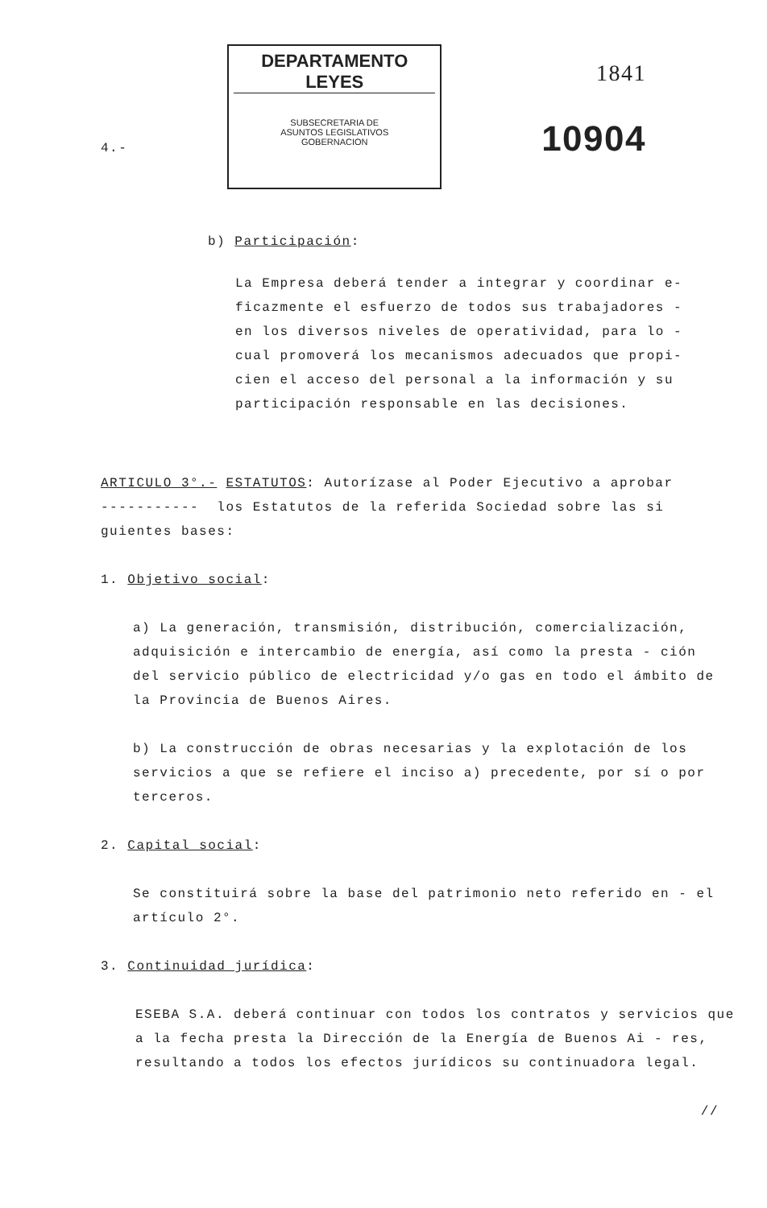4.-
DEPARTAMENTO LEYES
SUBSECRETARIA DE
ASUNTOS LEGISLATIVOS
GOBERNACION
1841
10904
b) Participación:
La Empresa deberá tender a integrar y coordinar e-ficazmente el esfuerzo de todos sus trabajadores - en los diversos niveles de operatividad, para lo - cual promoverá los mecanismos adecuados que propi-cien el acceso del personal a la información y su participación responsable en las decisiones.
ARTICULO 3°.- ESTATUTOS: Autorízase al Poder Ejecutivo a aprobar
----------- los Estatutos de la referida Sociedad sobre las si
guientes bases:
1. Objetivo social:
a) La generación, transmisión, distribución, comercialización, adquisición e intercambio de energía, así como la presta - ción del servicio público de electricidad y/o gas en todo el ámbito de la Provincia de Buenos Aires.
b) La construcción de obras necesarias y la explotación de los servicios a que se refiere el inciso a) precedente, por sí o por terceros.
2. Capital social:
Se constituirá sobre la base del patrimonio neto referido en - el artículo 2°.
3. Continuidad jurídica:
ESEBA S.A. deberá continuar con todos los contratos y servicios que a la fecha presta la Dirección de la Energía de Buenos Ai - res, resultando a todos los efectos jurídicos su continuadora legal.
//